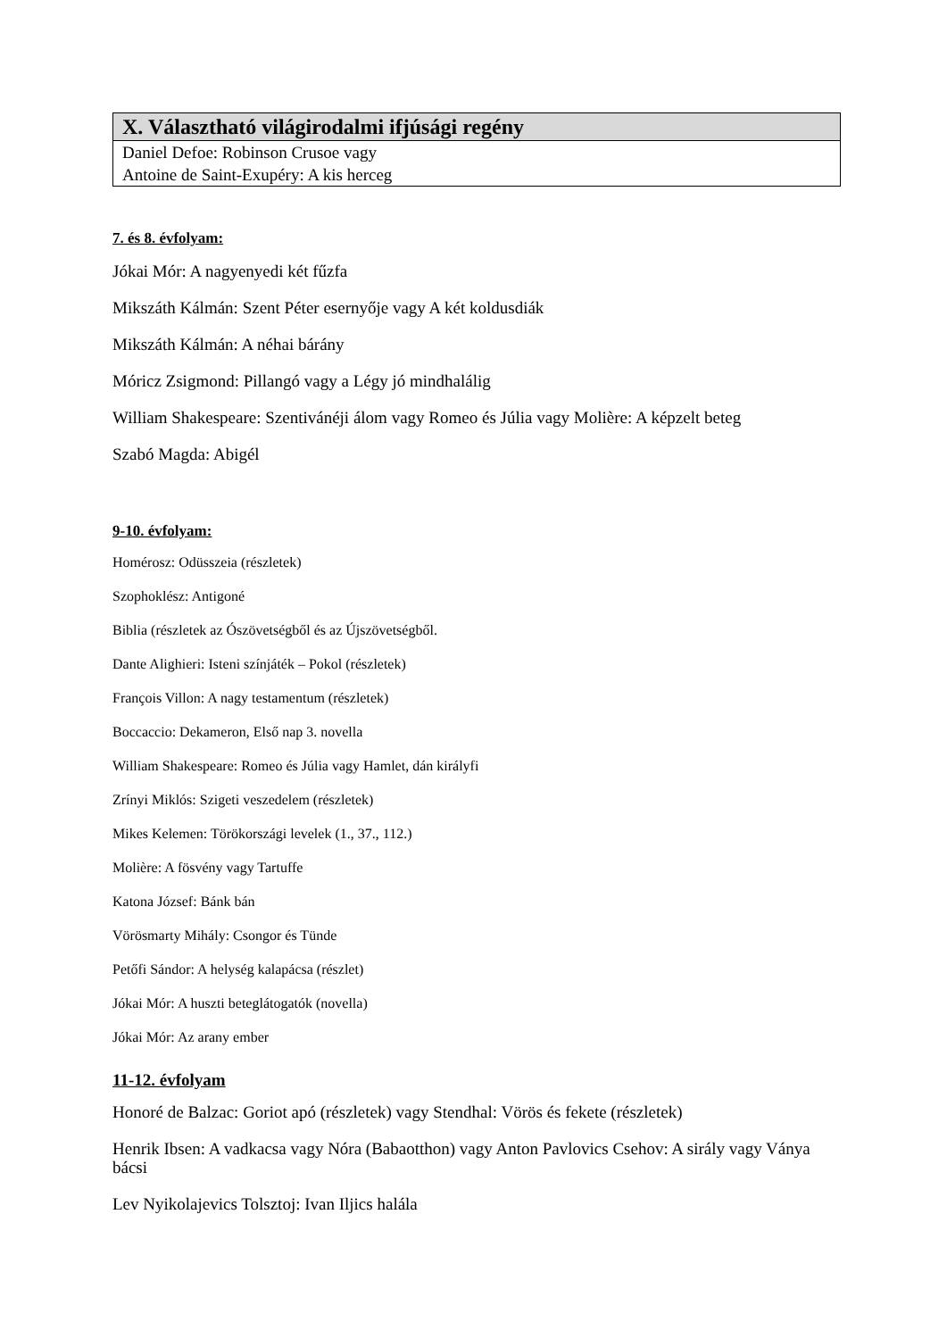| X. Választható világirodalmi ifjúsági regény |
| --- |
| Daniel Defoe: Robinson Crusoe vagy Antoine de Saint-Exupéry: A kis herceg |
7. és 8. évfolyam:
Jókai Mór: A nagyenyedi két fűzfa
Mikszáth Kálmán: Szent Péter esernyője vagy A két koldusdiák
Mikszáth Kálmán: A néhai bárány
Móricz Zsigmond: Pillangó vagy a Légy jó mindhalálig
William Shakespeare: Szentivánéji álom vagy Romeo és Júlia vagy Molière: A képzelt beteg
Szabó Magda: Abigél
9-10. évfolyam:
Homérosz: Odüsszeia (részletek)
Szophoklész: Antigoné
Biblia (részletek az Ószövetségből és az Újszövetségből.
Dante Alighieri: Isteni színjáték – Pokol (részletek)
François Villon: A nagy testamentum (részletek)
Boccaccio: Dekameron, Első nap 3. novella
William Shakespeare: Romeo és Júlia vagy Hamlet, dán királyfi
Zrínyi Miklós: Szigeti veszedelem (részletek)
Mikes Kelemen: Törökországi levelek (1., 37., 112.)
Molière: A fösvény vagy Tartuffe
Katona József: Bánk bán
Vörösmarty Mihály: Csongor és Tünde
Petőfi Sándor: A helység kalapácsa (részlet)
Jókai Mór: A huszti beteglátogatók (novella)
Jókai Mór: Az arany ember
11-12. évfolyam
Honoré de Balzac: Goriot apó (részletek) vagy Stendhal: Vörös és fekete (részletek)
Henrik Ibsen: A vadkacsa vagy Nóra (Babaotthon) vagy Anton Pavlovics Csehov: A sirály vagy Ványa bácsi
Lev Nyikolajevics Tolsztoj: Ivan Iljics halála